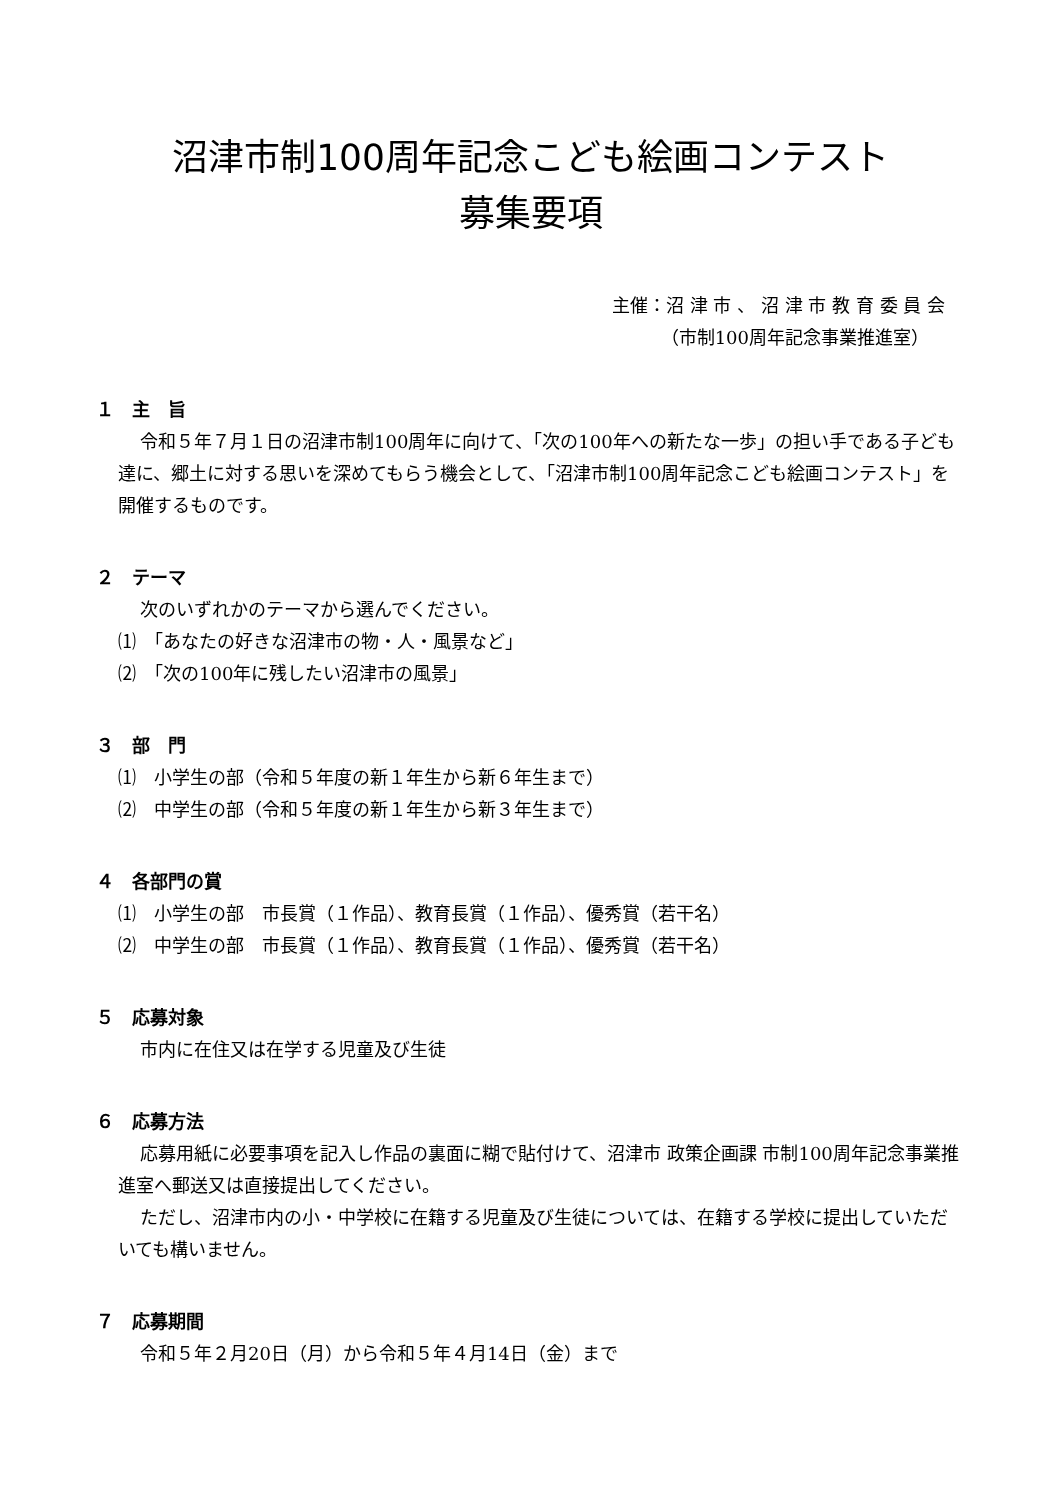沼津市制100周年記念こども絵画コンテスト
募集要項
主催：沼 津 市 、 沼 津 市 教 育 委 員 会
（市制100周年記念事業推進室）
１　主　旨
令和５年７月１日の沼津市制100周年に向けて、「次の100年への新たな一歩」の担い手である子ども達に、郷土に対する思いを深めてもらう機会として、「沼津市制100周年記念こども絵画コンテスト」を開催するものです。
２　テーマ
次のいずれかのテーマから選んでください。
⑴　「あなたの好きな沼津市の物・人・風景など」
⑵　「次の100年に残したい沼津市の風景」
３　部　門
⑴　小学生の部（令和５年度の新１年生から新６年生まで）
⑵　中学生の部（令和５年度の新１年生から新３年生まで）
４　各部門の賞
⑴　小学生の部　市長賞（１作品）、教育長賞（１作品）、優秀賞（若干名）
⑵　中学生の部　市長賞（１作品）、教育長賞（１作品）、優秀賞（若干名）
５　応募対象
市内に在住又は在学する児童及び生徒
６　応募方法
応募用紙に必要事項を記入し作品の裏面に糊で貼付けて、沼津市 政策企画課 市制100周年記念事業推進室へ郵送又は直接提出してください。
ただし、沼津市内の小・中学校に在籍する児童及び生徒については、在籍する学校に提出していただいても構いません。
７　応募期間
令和５年２月20日（月）から令和５年４月14日（金）まで